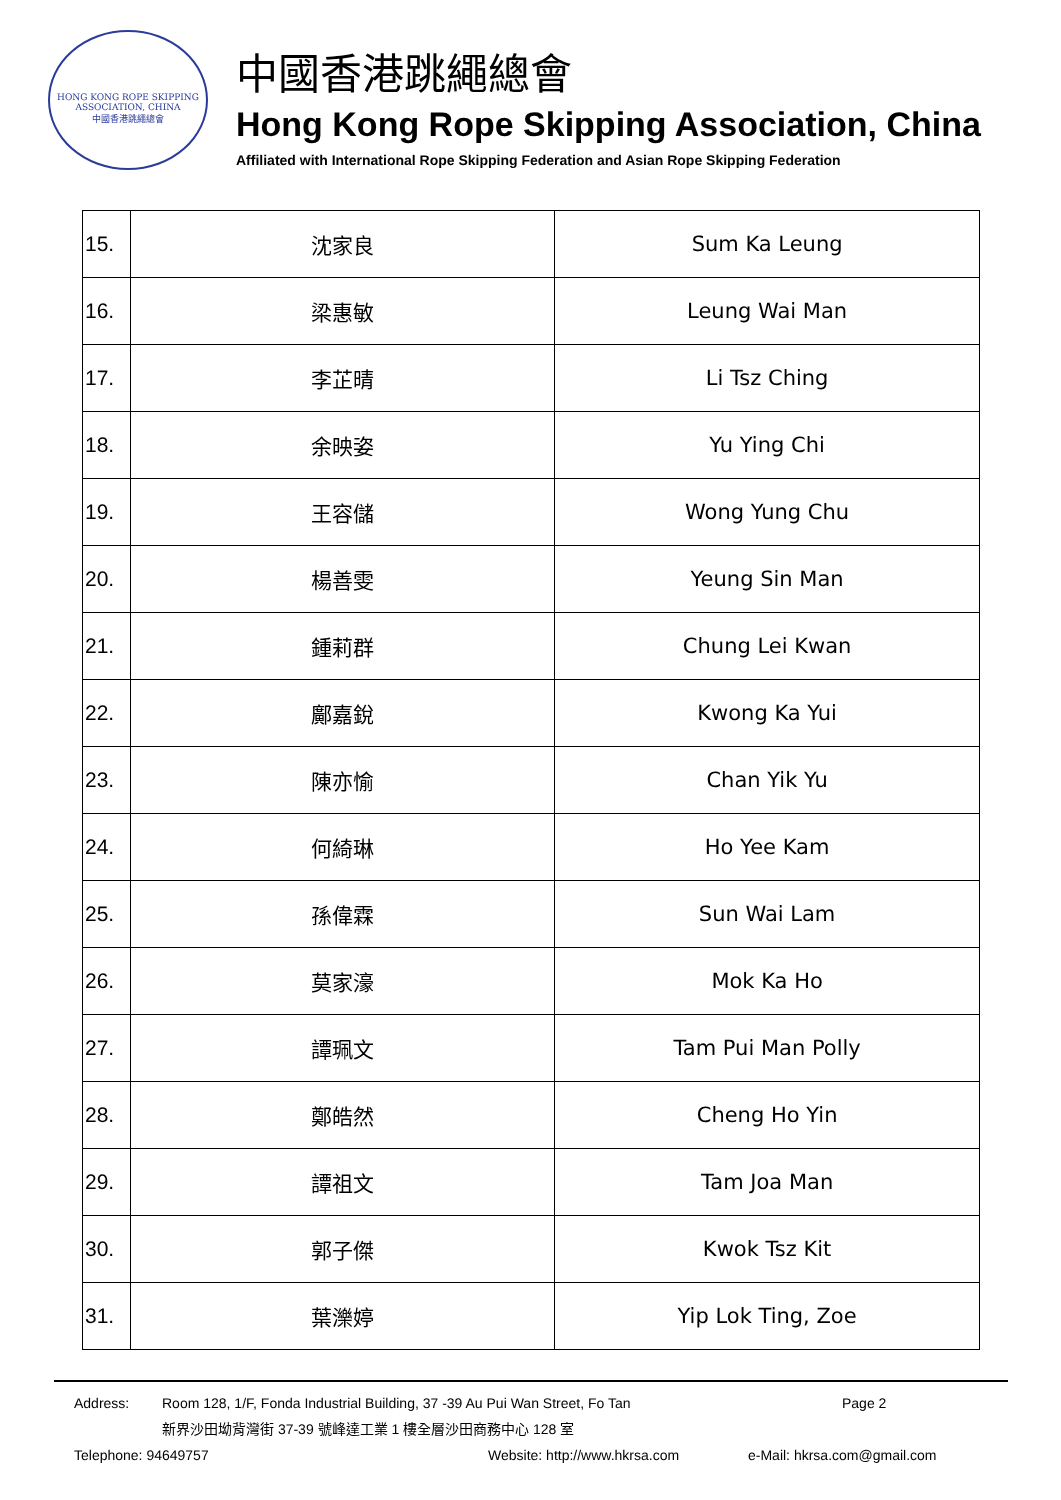HONG KONG ROPE SKIPPING ASSOCIATION, CHINA
中國香港跳繩總會
中國香港跳繩總會
Hong Kong Rope Skipping Association, China
Affiliated with International Rope Skipping Federation and Asian Rope Skipping Federation
| 15. | 沈家良 | Sum Ka Leung |
| 16. | 梁惠敏 | Leung Wai Man |
| 17. | 李芷晴 | Li Tsz Ching |
| 18. | 余映姿 | Yu Ying Chi |
| 19. | 王容儲 | Wong Yung Chu |
| 20. | 楊善雯 | Yeung Sin Man |
| 21. | 鍾莉群 | Chung Lei Kwan |
| 22. | 鄺嘉銳 | Kwong Ka Yui |
| 23. | 陳亦愉 | Chan Yik Yu |
| 24. | 何綺琳 | Ho Yee Kam |
| 25. | 孫偉霖 | Sun Wai Lam |
| 26. | 莫家濠 | Mok Ka Ho |
| 27. | 譚珮文 | Tam Pui Man Polly |
| 28. | 鄭皓然 | Cheng Ho Yin |
| 29. | 譚祖文 | Tam Joa Man |
| 30. | 郭子傑 | Kwok Tsz Kit |
| 31. | 葉濼婷 | Yip Lok Ting, Zoe |
Address: Room 128, 1/F, Fonda Industrial Building, 37 -39 Au Pui Wan Street, Fo Tan Page 2
新界沙田坳背灣街 37-39 號峰達工業 1 樓全層沙田商務中心 128 室
Telephone: 94649757 Website: http://www.hkrsa.com e-Mail: hkrsa.com@gmail.com